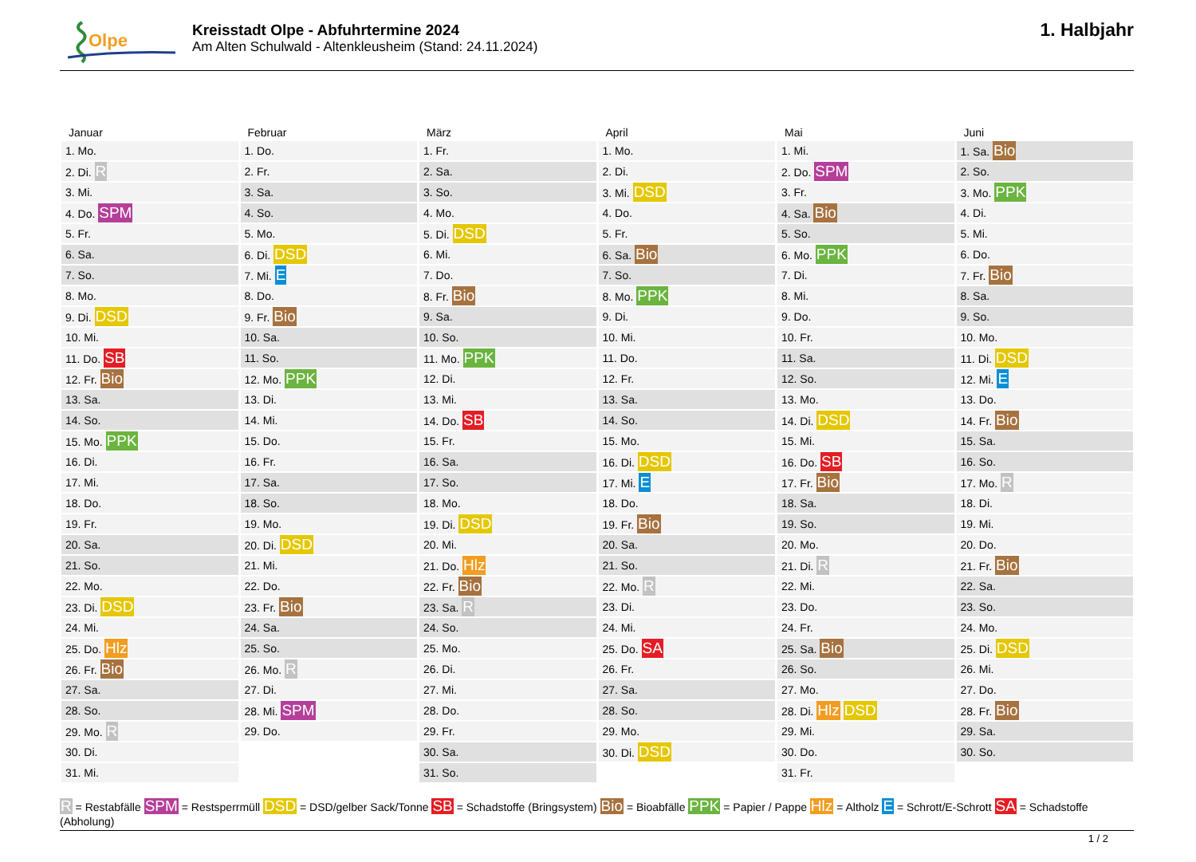Olpe
Kreisstadt Olpe - Abfuhrtermine 2024
Am Alten Schulwald - Altenkleusheim (Stand: 24.11.2024)
1. Halbjahr
| Januar | Februar | März | April | Mai | Juni |
| --- | --- | --- | --- | --- | --- |
| 1. Mo. | 1. Do. | 1. Fr. | 1. Mo. | 1. Mi. | 1. Sa. Bio |
| 2. Di. R | 2. Fr. | 2. Sa. | 2. Di. | 2. Do. SPM | 2. So. |
| 3. Mi. | 3. Sa. | 3. So. | 3. Mi. DSD | 3. Fr. | 3. Mo. PPK |
| 4. Do. SPM | 4. So. | 4. Mo. | 4. Do. | 4. Sa. Bio | 4. Di. |
| 5. Fr. | 5. Mo. | 5. Di. DSD | 5. Fr. | 5. So. | 5. Mi. |
| 6. Sa. | 6. Di. DSD | 6. Mi. | 6. Sa. Bio | 6. Mo. PPK | 6. Do. |
| 7. So. | 7. Mi. E | 7. Do. | 7. So. | 7. Di. | 7. Fr. Bio |
| 8. Mo. | 8. Do. | 8. Fr. Bio | 8. Mo. PPK | 8. Mi. | 8. Sa. |
| 9. Di. DSD | 9. Fr. Bio | 9. Sa. | 9. Di. | 9. Do. | 9. So. |
| 10. Mi. | 10. Sa. | 10. So. | 10. Mi. | 10. Fr. | 10. Mo. |
| 11. Do. SB | 11. So. | 11. Mo. PPK | 11. Do. | 11. Sa. | 11. Di. DSD |
| 12. Fr. Bio | 12. Mo. PPK | 12. Di. | 12. Fr. | 12. So. | 12. Mi. E |
| 13. Sa. | 13. Di. | 13. Mi. | 13. Sa. | 13. Mo. | 13. Do. |
| 14. So. | 14. Mi. | 14. Do. SB | 14. So. | 14. Di. DSD | 14. Fr. Bio |
| 15. Mo. PPK | 15. Do. | 15. Fr. | 15. Mo. | 15. Mi. | 15. Sa. |
| 16. Di. | 16. Fr. | 16. Sa. | 16. Di. DSD | 16. Do. SB | 16. So. |
| 17. Mi. | 17. Sa. | 17. So. | 17. Mi. E | 17. Fr. Bio | 17. Mo. R |
| 18. Do. | 18. So. | 18. Mo. | 18. Do. | 18. Sa. | 18. Di. |
| 19. Fr. | 19. Mo. | 19. Di. DSD | 19. Fr. Bio | 19. So. | 19. Mi. |
| 20. Sa. | 20. Di. DSD | 20. Mi. | 20. Sa. | 20. Mo. | 20. Do. |
| 21. So. | 21. Mi. | 21. Do. Hlz | 21. So. | 21. Di. R | 21. Fr. Bio |
| 22. Mo. | 22. Do. | 22. Fr. Bio | 22. Mo. R | 22. Mi. | 22. Sa. |
| 23. Di. DSD | 23. Fr. Bio | 23. Sa. R | 23. Di. | 23. Do. | 23. So. |
| 24. Mi. | 24. Sa. | 24. So. | 24. Mi. | 24. Fr. | 24. Mo. |
| 25. Do. Hlz | 25. So. | 25. Mo. | 25. Do. SA | 25. Sa. Bio | 25. Di. DSD |
| 26. Fr. Bio | 26. Mo. R | 26. Di. | 26. Fr. | 26. So. | 26. Mi. |
| 27. Sa. | 27. Di. | 27. Mi. | 27. Sa. | 27. Mo. | 27. Do. |
| 28. So. | 28. Mi. SPM | 28. Do. | 28. So. | 28. Di. Hlz DSD | 28. Fr. Bio |
| 29. Mo. R | 29. Do. | 29. Fr. | 29. Mo. | 29. Mi. | 29. Sa. |
| 30. Di. | | 30. Sa. | 30. Di. DSD | 30. Do. | 30. So. |
| 31. Mi. | | 31. So. | | 31. Fr. | |
R = Restabfälle SPM = Restsperrmüll DSD = DSD/gelber Sack/Tonne SB = Schadstoffe (Bringsystem) Bio = Bioabfälle PPK = Papier / Pappe Hlz = Altholz E = Schrott/E-Schrott SA = Schadstoffe (Abholung)
1 / 2